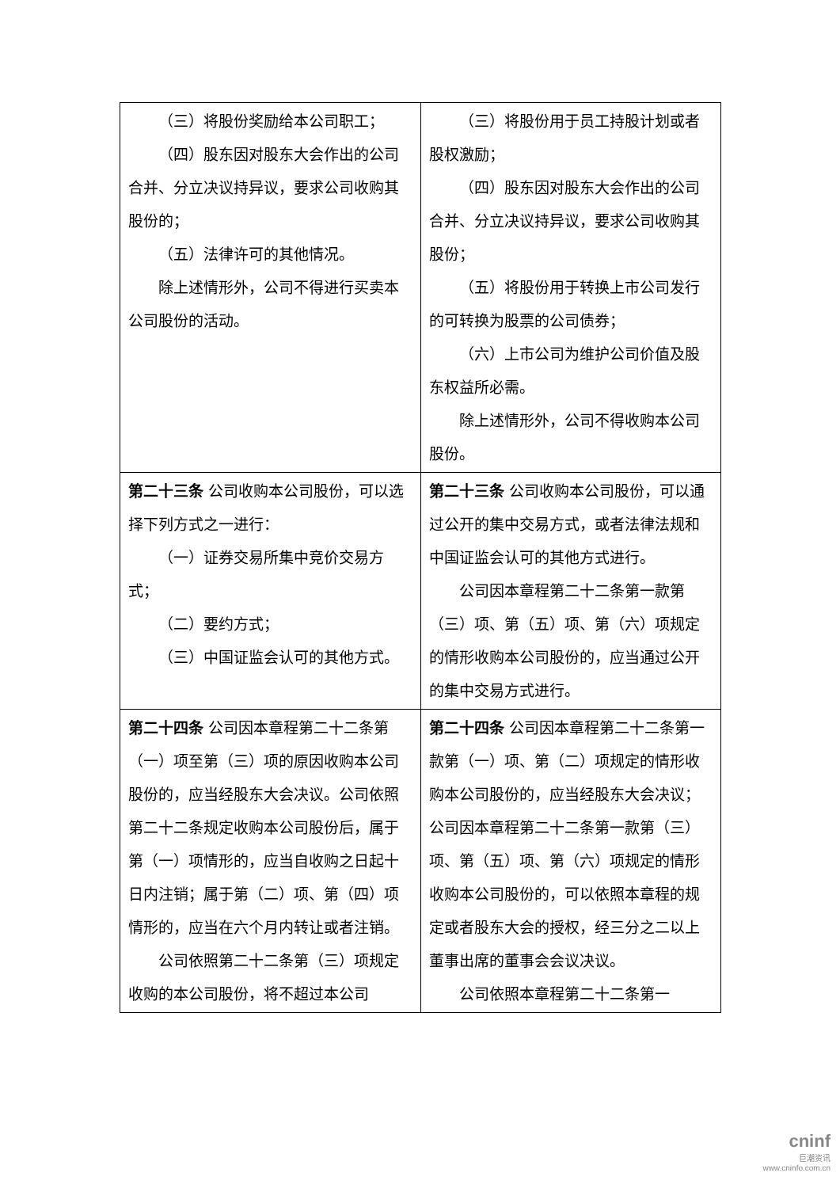| （三）将股份奖励给本公司职工； （四）股东因对股东大会作出的公司合并、分立决议持异议，要求公司收购其股份的； （五）法律许可的其他情况。 除上述情形外，公司不得进行买卖本公司股份的活动。 | （三）将股份用于员工持股计划或者股权激励； （四）股东因对股东大会作出的公司合并、分立决议持异议，要求公司收购其股份； （五）将股份用于转换上市公司发行的可转换为股票的公司债券； （六）上市公司为维护公司价值及股东权益所必需。 除上述情形外，公司不得收购本公司股份。 |
| 第二十三条 公司收购本公司股份，可以选择下列方式之一进行： （一）证券交易所集中竞价交易方式； （二）要约方式； （三）中国证监会认可的其他方式。 | 第二十三条 公司收购本公司股份，可以通过公开的集中交易方式，或者法律法规和中国证监会认可的其他方式进行。 公司因本章程第二十二条第一款第（三）项、第（五）项、第（六）项规定的情形收购本公司股份的，应当通过公开的集中交易方式进行。 |
| 第二十四条 公司因本章程第二十二条第（一）项至第（三）项的原因收购本公司股份的，应当经股东大会决议。公司依照第二十二条规定收购本公司股份后，属于第（一）项情形的，应当自收购之日起十日内注销；属于第（二）项、第（四）项情形的，应当在六个月内转让或者注销。 公司依照第二十二条第（三）项规定收购的本公司股份，将不超过本公司 | 第二十四条 公司因本章程第二十二条第一款第（一）项、第（二）项规定的情形收购本公司股份的，应当经股东大会决议；公司因本章程第二十二条第一款第（三）项、第（五）项、第（六）项规定的情形收购本公司股份的，可以依照本章程的规定或者股东大会的授权，经三分之二以上董事出席的董事会会议决议。 公司依照本章程第二十二条第一 |
cninf
巨潮资讯
www.cninfo.com.cn